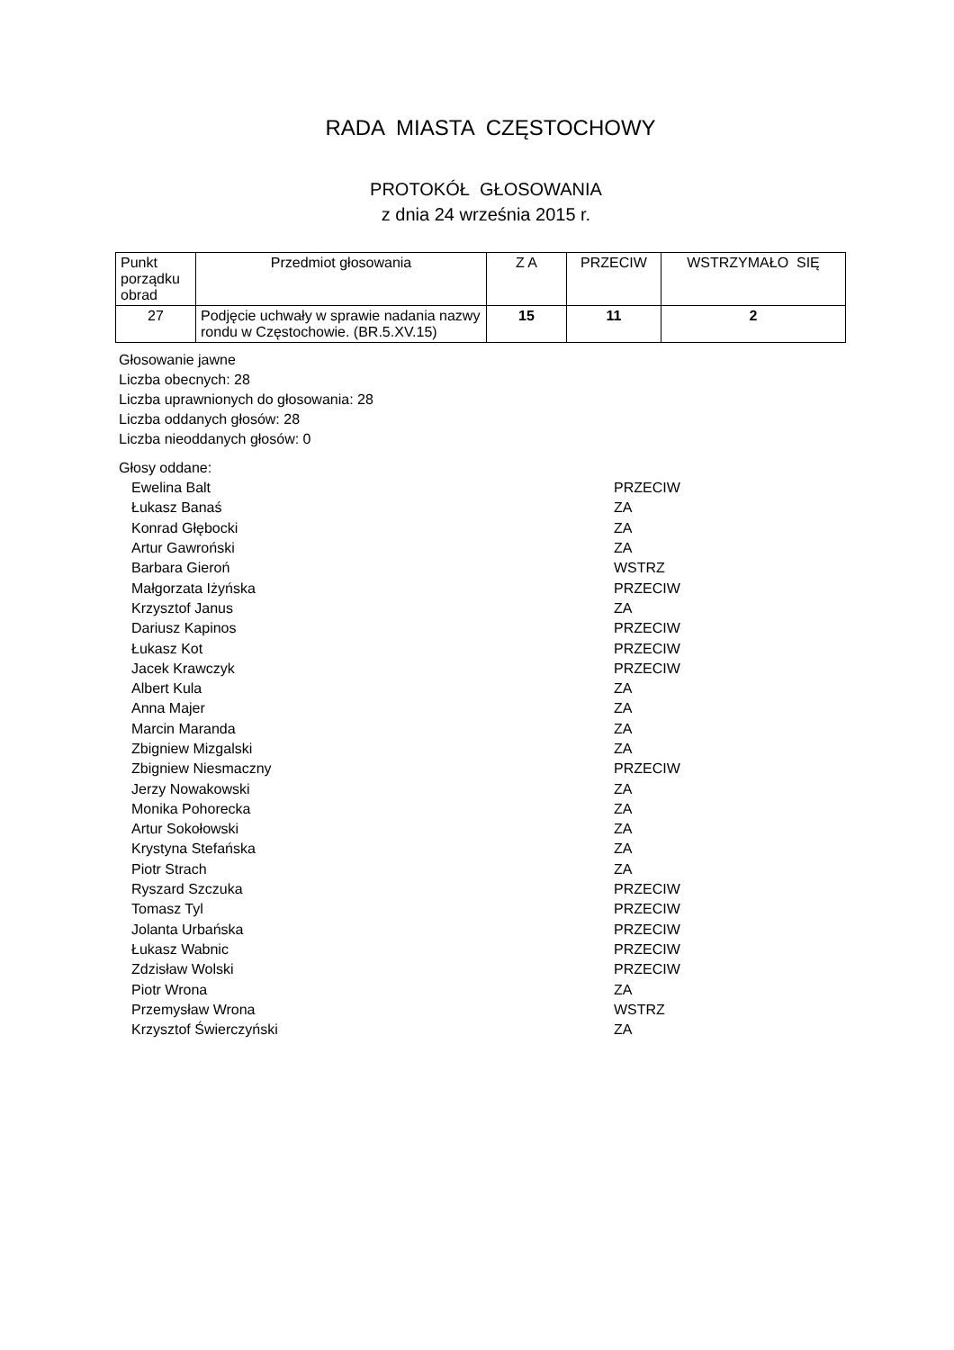RADA MIASTA CZĘSTOCHOWY
PROTOKÓŁ GŁOSOWANIA
z dnia 24 września 2015 r.
| Punkt porządku obrad | Przedmiot głosowania | Z A | PRZECIW | WSTRZYMAŁO SIĘ |
| --- | --- | --- | --- | --- |
| 27 | Podjęcie uchwały w sprawie nadania nazwy rondu w Częstochowie. (BR.5.XV.15) | 15 | 11 | 2 |
Głosowanie jawne
Liczba obecnych: 28
Liczba uprawnionych do głosowania: 28
Liczba oddanych głosów: 28
Liczba nieoddanych głosów: 0
Głosy oddane:
| Ewelina Balt | PRZECIW |
| Łukasz Banaś | ZA |
| Konrad Głębocki | ZA |
| Artur Gawroński | ZA |
| Barbara Gieroń | WSTRZ |
| Małgorzata Iżyńska | PRZECIW |
| Krzysztof Janus | ZA |
| Dariusz Kapinos | PRZECIW |
| Łukasz Kot | PRZECIW |
| Jacek Krawczyk | PRZECIW |
| Albert Kula | ZA |
| Anna Majer | ZA |
| Marcin Maranda | ZA |
| Zbigniew Mizgalski | ZA |
| Zbigniew Niesmaczny | PRZECIW |
| Jerzy Nowakowski | ZA |
| Monika Pohorecka | ZA |
| Artur Sokołowski | ZA |
| Krystyna Stefańska | ZA |
| Piotr Strach | ZA |
| Ryszard Szczuka | PRZECIW |
| Tomasz Tyl | PRZECIW |
| Jolanta Urbańska | PRZECIW |
| Łukasz Wabnic | PRZECIW |
| Zdzisław Wolski | PRZECIW |
| Piotr Wrona | ZA |
| Przemysław Wrona | WSTRZ |
| Krzysztof Świerczyński | ZA |